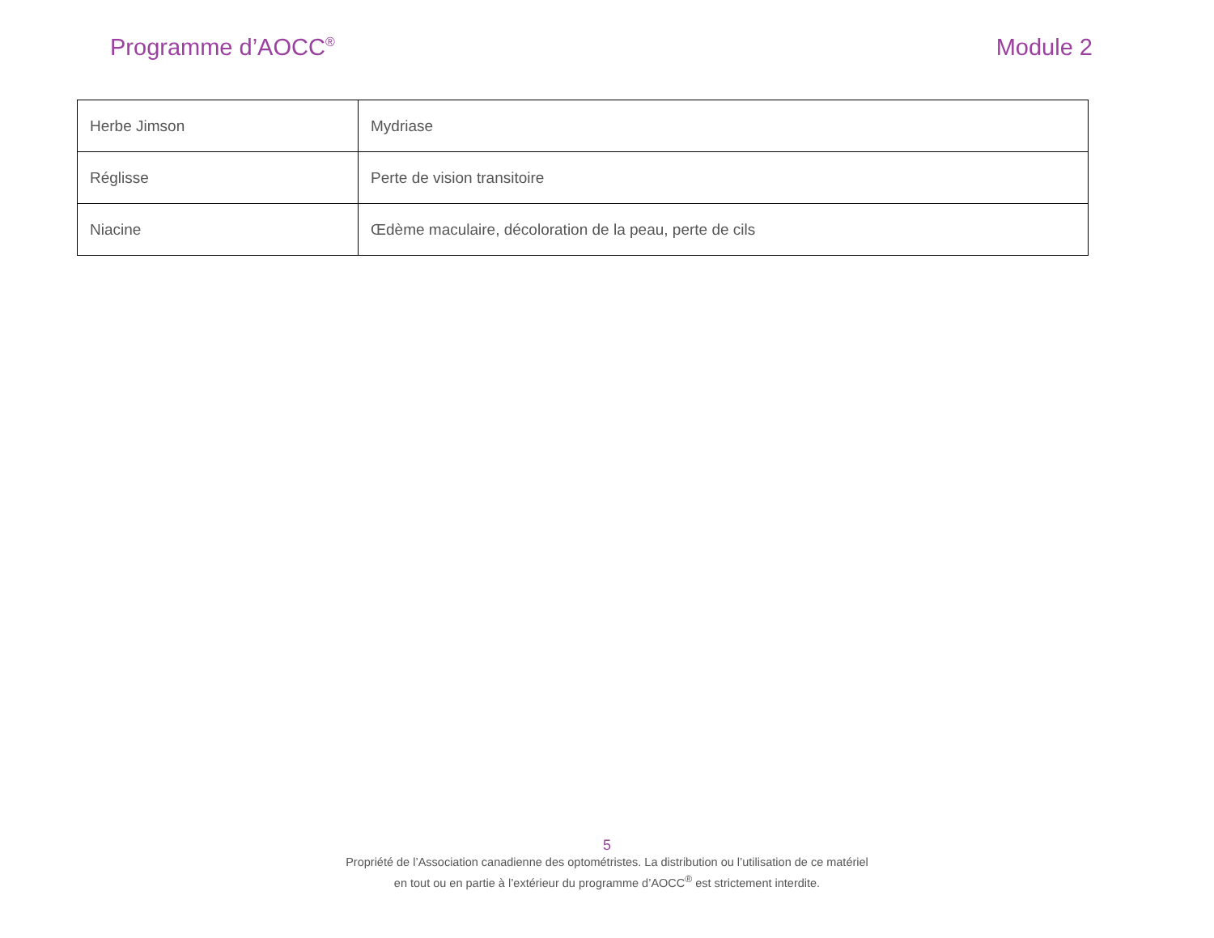Programme d’AOCC<sup>®</sup>
Module 2
| Herbe Jimson | Mydriase |
| Réglisse | Perte de vision transitoire |
| Niacine | Œdème maculaire, décoloration de la peau, perte de cils |
5
Propriété de l’Association canadienne des optométristes. La distribution ou l’utilisation de ce matériel
en tout ou en partie à l’extérieur du programme d’AOCC<sup>®</sup> est strictement interdite.